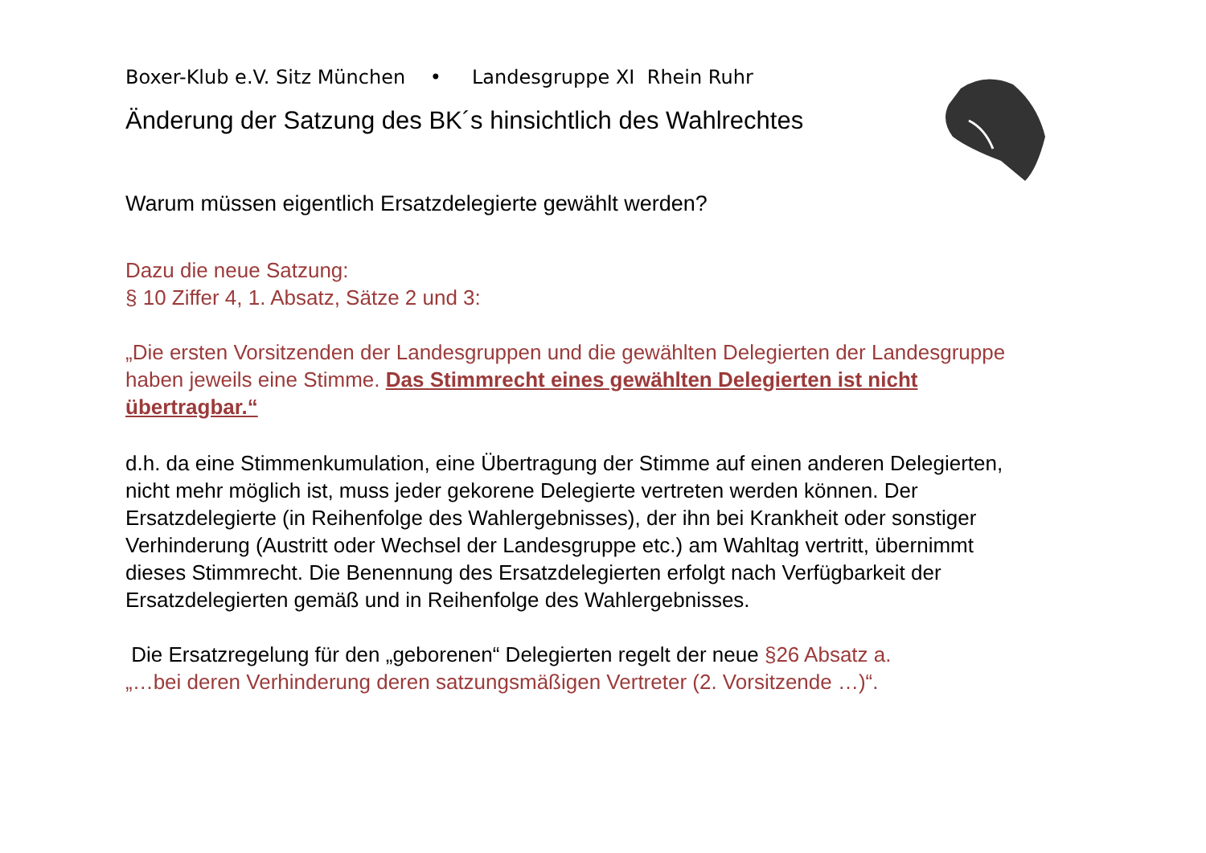Boxer-Klub e.V. Sitz München • Landesgruppe XI Rhein Ruhr
Änderung der Satzung des BK´s hinsichtlich des Wahlrechtes
Warum müssen eigentlich Ersatzdelegierte gewählt werden?
Dazu die neue Satzung:
§ 10 Ziffer 4, 1. Absatz, Sätze 2 und 3:
„Die ersten Vorsitzenden der Landesgruppen und die gewählten Delegierten der Landesgruppe haben jeweils eine Stimme. Das Stimmrecht eines gewählten Delegierten ist nicht übertragbar.“
d.h. da eine Stimmenkumulation, eine Übertragung der Stimme auf einen anderen Delegierten, nicht mehr möglich ist, muss jeder gekorene Delegierte vertreten werden können. Der Ersatzdelegierte (in Reihenfolge des Wahlergebnisses), der ihn bei Krankheit oder sonstiger Verhinderung (Austritt oder Wechsel der Landesgruppe etc.) am Wahltag vertritt, übernimmt dieses Stimmrecht. Die Benennung des Ersatzdelegierten erfolgt nach Verfügbarkeit der Ersatzdelegierten gemäß und in Reihenfolge des Wahlergebnisses.
Die Ersatzregelung für den „geborenen“ Delegierten regelt der neue §26 Absatz a.
„…bei deren Verhinderung deren satzungsmäßigen Vertreter (2. Vorsitzende …)“.